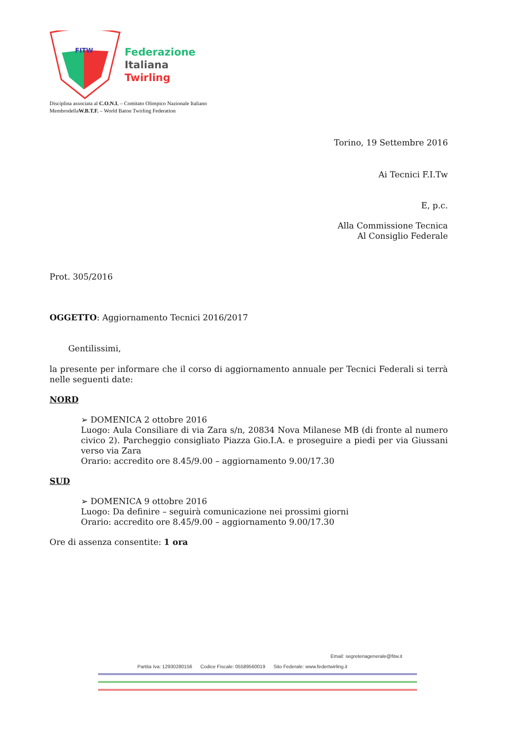FITW
Federazione
Italiana
Twirling
Disciplina associata al C.O.N.I. – Comitato Olimpico Nazionale Italiano
MembrodellaW.B.T.F. – World Baton Twirling Federation
Torino, 19 Settembre 2016
Ai Tecnici F.I.Tw
E, p.c.
Alla Commissione Tecnica
Al Consiglio Federale
Prot. 305/2016
OGGETTO: Aggiornamento Tecnici 2016/2017
Gentilissimi,
la presente per informare che il corso di aggiornamento annuale per Tecnici Federali si terrà nelle seguenti date:
NORD
➢ DOMENICA 2 ottobre 2016
Luogo: Aula Consiliare di via Zara s/n, 20834 Nova Milanese MB (di fronte al numero civico 2). Parcheggio consigliato Piazza Gio.I.A. e proseguire a piedi per via Giussani verso via Zara
Orario: accredito ore 8.45/9.00 – aggiornamento 9.00/17.30
SUD
➢ DOMENICA 9 ottobre 2016
Luogo: Da definire – seguirà comunicazione nei prossimi giorni
Orario: accredito ore 8.45/9.00 – aggiornamento 9.00/17.30
Ore di assenza consentite: 1 ora
Email: segreteriagenerale@fitw.it
Partita Iva: 12930280156 Codice Fiscale: 05589560019 Sito Federale: www.federtwirling.it